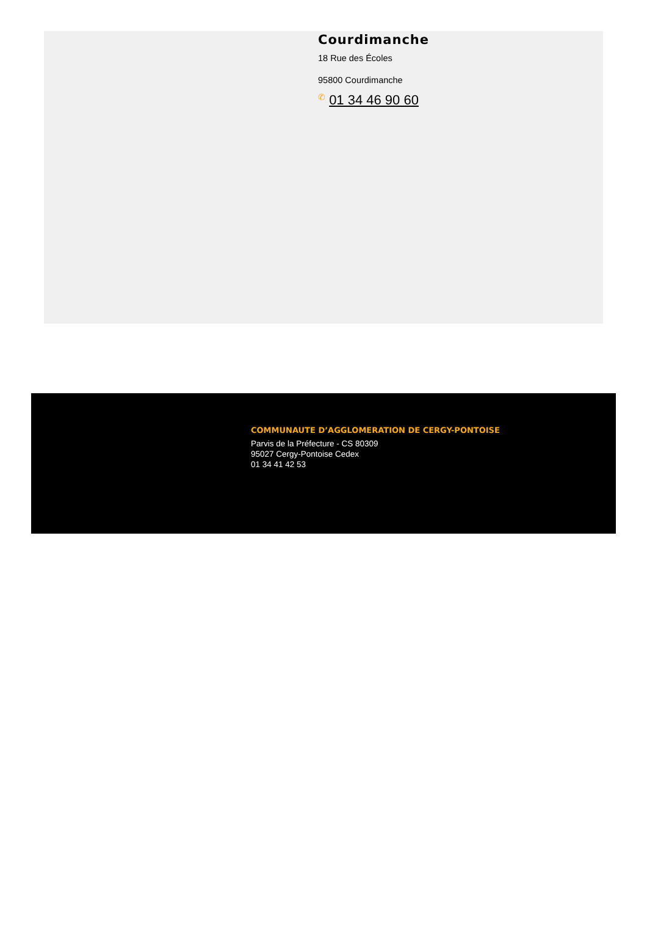Courdimanche
18 Rue des Écoles
95800 Courdimanche
✆ 01 34 46 90 60
COMMUNAUTE D’AGGLOMERATION DE CERGY-PONTOISE
Parvis de la Préfecture - CS 80309
95027 Cergy-Pontoise Cedex
01 34 41 42 53